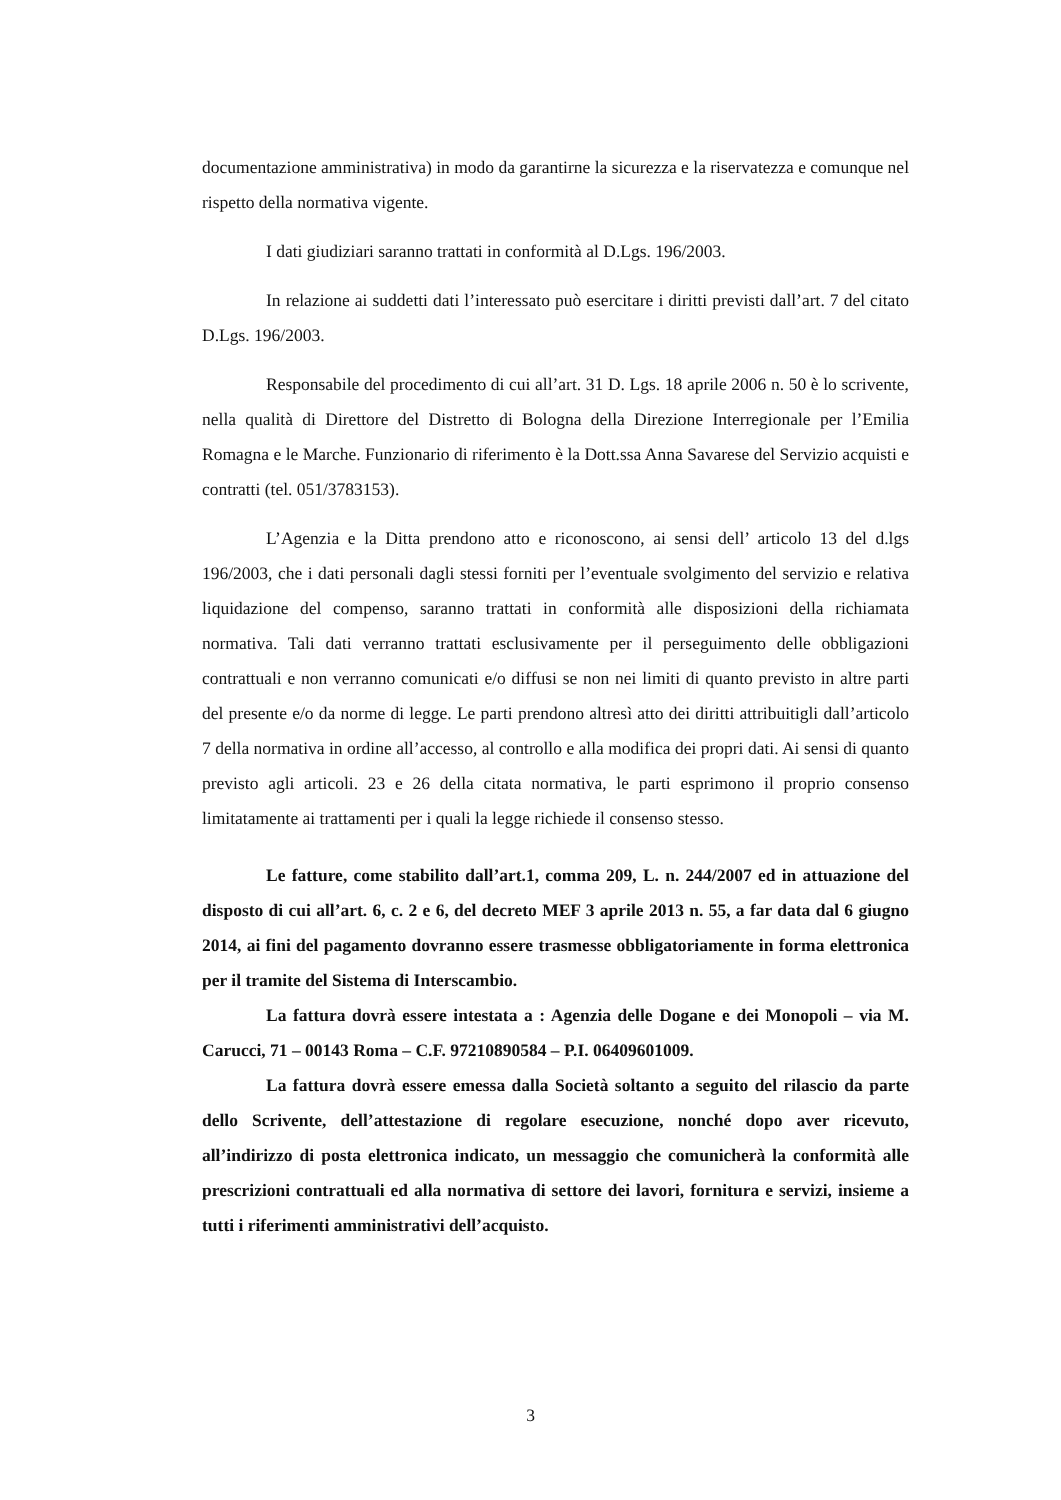documentazione amministrativa) in modo da garantirne la sicurezza e la riservatezza e comunque nel rispetto della normativa vigente.
I dati giudiziari saranno trattati in conformità al D.Lgs. 196/2003.
In relazione ai suddetti dati l’interessato può esercitare i diritti previsti dall’art. 7 del citato D.Lgs. 196/2003.
Responsabile del procedimento di cui all’art. 31 D. Lgs. 18 aprile 2006 n. 50 è lo scrivente, nella qualità di Direttore del Distretto di Bologna della Direzione Interregionale per l’Emilia Romagna e le Marche. Funzionario di riferimento è la Dott.ssa Anna Savarese del Servizio acquisti e contratti (tel. 051/3783153).
L’Agenzia e la Ditta prendono atto e riconoscono, ai sensi dell’ articolo 13 del d.lgs 196/2003, che i dati personali dagli stessi forniti per l’eventuale svolgimento del servizio e relativa liquidazione del compenso, saranno trattati in conformità alle disposizioni della richiamata normativa. Tali dati verranno trattati esclusivamente per il perseguimento delle obbligazioni contrattuali e non verranno comunicati e/o diffusi se non nei limiti di quanto previsto in altre parti del presente e/o da norme di legge. Le parti prendono altresì atto dei diritti attribuitigli dall’articolo 7 della normativa in ordine all’accesso, al controllo e alla modifica dei propri dati. Ai sensi di quanto previsto agli articoli. 23 e 26 della citata normativa, le parti esprimono il proprio consenso limitatamente ai trattamenti per i quali la legge richiede il consenso stesso.
Le fatture, come stabilito dall’art.1, comma 209, L. n. 244/2007 ed in attuazione del disposto di cui all’art. 6, c. 2 e 6, del decreto MEF 3 aprile 2013 n. 55, a far data dal 6 giugno 2014, ai fini del pagamento dovranno essere trasmesse obbligatoriamente in forma elettronica per il tramite del Sistema di Interscambio.
La fattura dovrà essere intestata a : Agenzia delle Dogane e dei Monopoli – via M. Carucci, 71 – 00143 Roma – C.F. 97210890584 – P.I. 06409601009.
La fattura dovrà essere emessa dalla Società soltanto a seguito del rilascio da parte dello Scrivente, dell’attestazione di regolare esecuzione, nonché dopo aver ricevuto, all’indirizzo di posta elettronica indicato, un messaggio che comunicherà la conformità alle prescrizioni contrattuali ed alla normativa di settore dei lavori, fornitura e servizi, insieme a tutti i riferimenti amministrativi dell’acquisto.
3